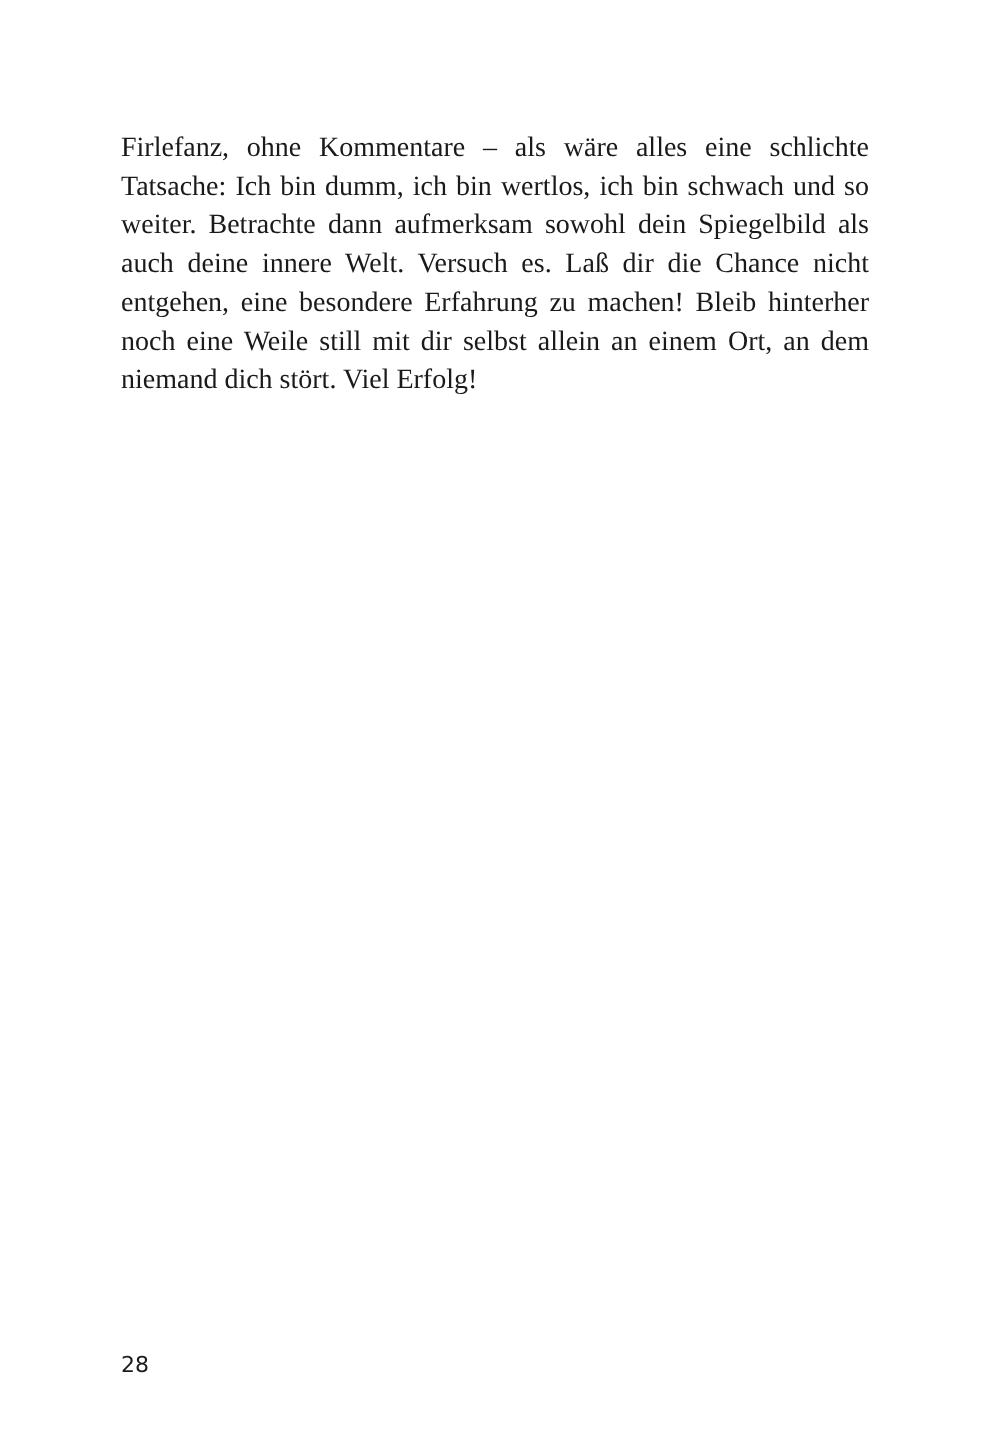Firlefanz, ohne Kommentare – als wäre alles eine schlichte Tatsache: Ich bin dumm, ich bin wertlos, ich bin schwach und so weiter. Betrachte dann aufmerksam sowohl dein Spiegelbild als auch deine innere Welt. Versuch es. Laß dir die Chance nicht entgehen, eine besondere Erfahrung zu machen! Bleib hinterher noch eine Weile still mit dir selbst allein an einem Ort, an dem niemand dich stört. Viel Erfolg!
28